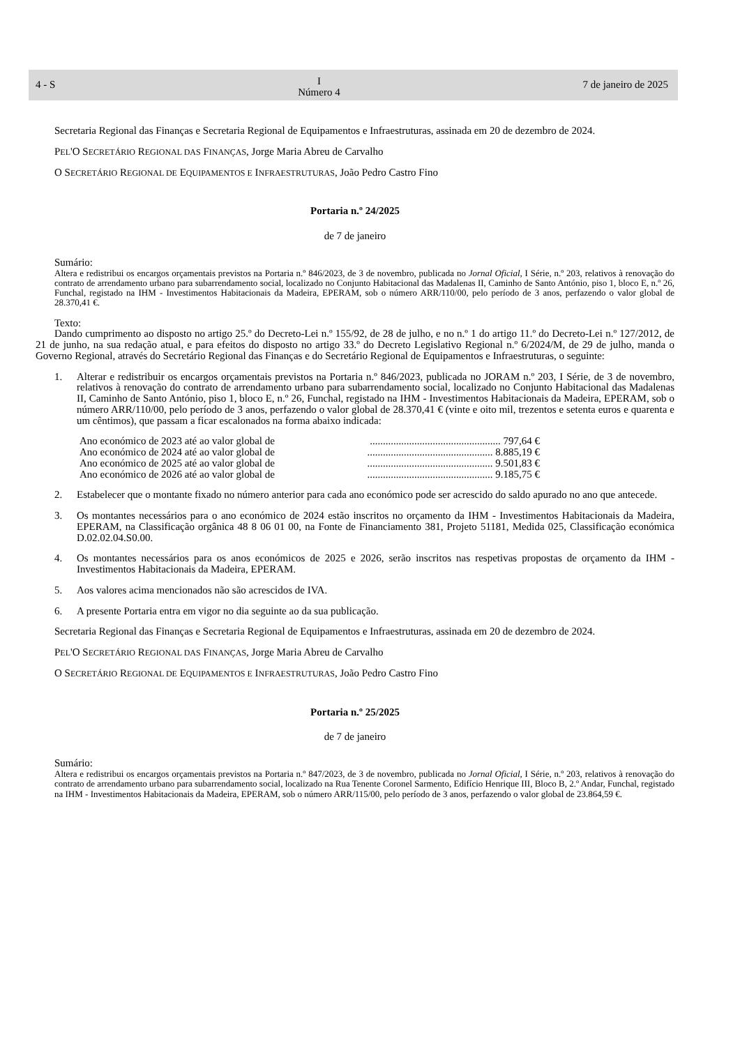4 - S I
Número 4 7 de janeiro de 2025
Secretaria Regional das Finanças e Secretaria Regional de Equipamentos e Infraestruturas, assinada em 20 de dezembro de 2024.
PEL'O SECRETÁRIO REGIONAL DAS FINANÇAS, Jorge Maria Abreu de Carvalho
O SECRETÁRIO REGIONAL DE EQUIPAMENTOS E INFRAESTRUTURAS, João Pedro Castro Fino
Portaria n.º 24/2025
de 7 de janeiro
Sumário:
Altera e redistribui os encargos orçamentais previstos na Portaria n.º 846/2023, de 3 de novembro, publicada no Jornal Oficial, I Série, n.º 203, relativos à renovação do contrato de arrendamento urbano para subarrendamento social, localizado no Conjunto Habitacional das Madalenas II, Caminho de Santo António, piso 1, bloco E, n.º 26, Funchal, registado na IHM - Investimentos Habitacionais da Madeira, EPERAM, sob o número ARR/110/00, pelo período de 3 anos, perfazendo o valor global de 28.370,41 €.
Texto:
Dando cumprimento ao disposto no artigo 25.º do Decreto-Lei n.º 155/92, de 28 de julho, e no n.º 1 do artigo 11.º do Decreto-Lei n.º 127/2012, de 21 de junho, na sua redação atual, e para efeitos do disposto no artigo 33.º do Decreto Legislativo Regional n.º 6/2024/M, de 29 de julho, manda o Governo Regional, através do Secretário Regional das Finanças e do Secretário Regional de Equipamentos e Infraestruturas, o seguinte:
1. Alterar e redistribuir os encargos orçamentais previstos na Portaria n.º 846/2023, publicada no JORAM n.º 203, I Série, de 3 de novembro, relativos à renovação do contrato de arrendamento urbano para subarrendamento social, localizado no Conjunto Habitacional das Madalenas II, Caminho de Santo António, piso 1, bloco E, n.º 26, Funchal, registado na IHM - Investimentos Habitacionais da Madeira, EPERAM, sob o número ARR/110/00, pelo período de 3 anos, perfazendo o valor global de 28.370,41 € (vinte e oito mil, trezentos e setenta euros e quarenta e um cêntimos), que passam a ficar escalonados na forma abaixo indicada:
Ano económico de 2023 até ao valor global de.................................................. 797,64 €
Ano económico de 2024 até ao valor global de................................................ 8.885,19 €
Ano económico de 2025 até ao valor global de................................................ 9.501,83 €
Ano económico de 2026 até ao valor global de................................................ 9.185,75 €
2. Estabelecer que o montante fixado no número anterior para cada ano económico pode ser acrescido do saldo apurado no ano que antecede.
3. Os montantes necessários para o ano económico de 2024 estão inscritos no orçamento da IHM - Investimentos Habitacionais da Madeira, EPERAM, na Classificação orgânica 48 8 06 01 00, na Fonte de Financiamento 381, Projeto 51181, Medida 025, Classificação económica D.02.02.04.S0.00.
4. Os montantes necessários para os anos económicos de 2025 e 2026, serão inscritos nas respetivas propostas de orçamento da IHM - Investimentos Habitacionais da Madeira, EPERAM.
5. Aos valores acima mencionados não são acrescidos de IVA.
6. A presente Portaria entra em vigor no dia seguinte ao da sua publicação.
Secretaria Regional das Finanças e Secretaria Regional de Equipamentos e Infraestruturas, assinada em 20 de dezembro de 2024.
PEL'O SECRETÁRIO REGIONAL DAS FINANÇAS, Jorge Maria Abreu de Carvalho
O SECRETÁRIO REGIONAL DE EQUIPAMENTOS E INFRAESTRUTURAS, João Pedro Castro Fino
Portaria n.º 25/2025
de 7 de janeiro
Sumário:
Altera e redistribui os encargos orçamentais previstos na Portaria n.º 847/2023, de 3 de novembro, publicada no Jornal Oficial, I Série, n.º 203, relativos à renovação do contrato de arrendamento urbano para subarrendamento social, localizado na Rua Tenente Coronel Sarmento, Edifício Henrique III, Bloco B, 2.º Andar, Funchal, registado na IHM - Investimentos Habitacionais da Madeira, EPERAM, sob o número ARR/115/00, pelo período de 3 anos, perfazendo o valor global de 23.864,59 €.